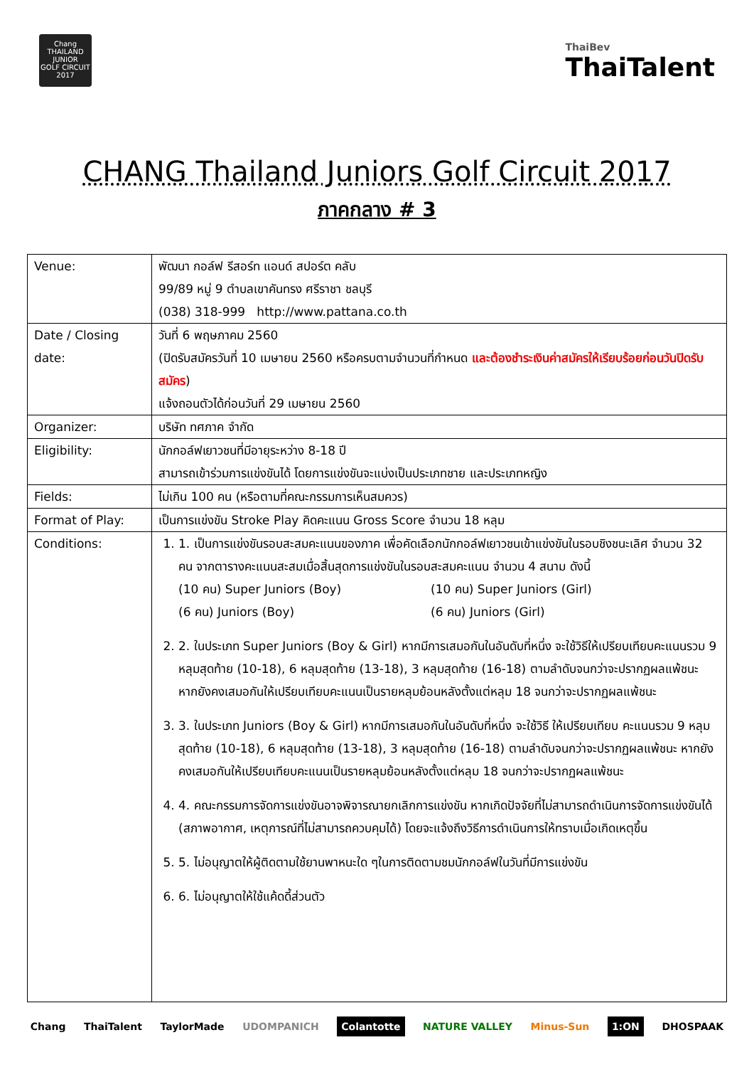Chang
THAILAND
JUNIOR
GOLF CIRCUIT
2017
ThaiBev
ThaiTalent
CHANG Thailand Juniors Golf Circuit 2017
ภาคกลาง # 3
| Venue: | พัฒนา กอล์ฟ รีสอร์ท แอนด์ สปอร์ต คลับ 99/89 หมู่ 9 ตำบลเขาคันทรง ศรีราชา ชลบุรี (038) 318-999 http://www.pattana.co.th |
| Date / Closing date: | วันที่ 6 พฤษภาคม 2560 (ปิดรับสมัครวันที่ 10 เมษายน 2560 หรือครบตามจำนวนที่กำหนด และต้องชำระเงินค่าสมัครให้เรียบร้อยก่อนวันปิดรับสมัคร ) แจ้งถอนตัวได้ก่อนวันที่ 29 เมษายน 2560 |
| Organizer: | บริษัท ทศภาค จำกัด |
| Eligibility: | นักกอล์ฟเยาวชนที่มีอายุระหว่าง 8-18 ปี สามารถเข้าร่วมการแข่งขันได้ โดยการแข่งขันจะแบ่งเป็นประเภทชาย และประเภทหญิง |
| Fields: | ไม่เกิน 100 คน (หรือตามที่คณะกรรมการเห็นสมควร) |
| Format of Play: | เป็นการแข่งขัน Stroke Play คิดคะแนน Gross Score จำนวน 18 หลุม |
| Conditions: | 1. 1. เป็นการแข่งขันรอบสะสมคะแนนของภาค เพื่อคัดเลือกนักกอล์ฟเยาวชนเข้าแข่งขันในรอบชิงชนะเลิศ จำนวน 32 คน จากตารางคะแนนสะสมเมื่อสิ้นสุดการแข่งขันในรอบสะสมคะแนน จำนวน 4 สนาม ดังนี้ (10 คน) Super Juniors (Boy) (10 คน) Super Juniors (Girl) (6 คน) Juniors (Boy) (6 คน) Juniors (Girl) 2. 2. ในประเภท Super Juniors (Boy & Girl) หากมีการเสมอกันในอันดับที่หนึ่ง จะใช้วิธีให้เปรียบเทียบคะแนนรวม 9 หลุมสุดท้าย (10-18), 6 หลุมสุดท้าย (13-18), 3 หลุมสุดท้าย (16-18) ตามลำดับจนกว่าจะปรากฏผลแพ้ชนะ หากยังคงเสมอกันให้เปรียบเทียบคะแนนเป็นรายหลุมย้อนหลังตั้งแต่หลุม 18 จนกว่าจะปรากฏผลแพ้ชนะ 3. 3. ในประเภท Juniors (Boy & Girl) หากมีการเสมอกันในอันดับที่หนึ่ง จะใช้วิธี ให้เปรียบเทียบ คะแนนรวม 9 หลุมสุดท้าย (10-18), 6 หลุมสุดท้าย (13-18), 3 หลุมสุดท้าย (16-18) ตามลำดับจนกว่าจะปรากฏผลแพ้ชนะ หากยังคงเสมอกันให้เปรียบเทียบคะแนนเป็นรายหลุมย้อนหลังตั้งแต่หลุม 18 จนกว่าจะปรากฏผลแพ้ชนะ 4. 4. คณะกรรมการจัดการแข่งขันอาจพิจารณายกเลิกการแข่งขัน หากเกิดปัจจัยที่ไม่สามารถดำเนินการจัดการแข่งขันได้ (สภาพอากาศ, เหตุการณ์ที่ไม่สามารถควบคุมได้) โดยจะแจ้งถึงวิธีการดำเนินการให้ทราบเมื่อเกิดเหตุขึ้น 5. 5. ไม่อนุญาตให้ผู้ติดตามใช้ยานพาหนะใด ๆในการติดตามชมนักกอล์ฟในวันที่มีการแข่งขัน 6. 6. ไม่อนุญาตให้ใช้แค้ดดี้ส่วนตัว |
Chang ThaiTalent TaylorMade UDOMPANICH Colantotte NATURE VALLEY Minus-Sun 1:ON DHOSPAAK